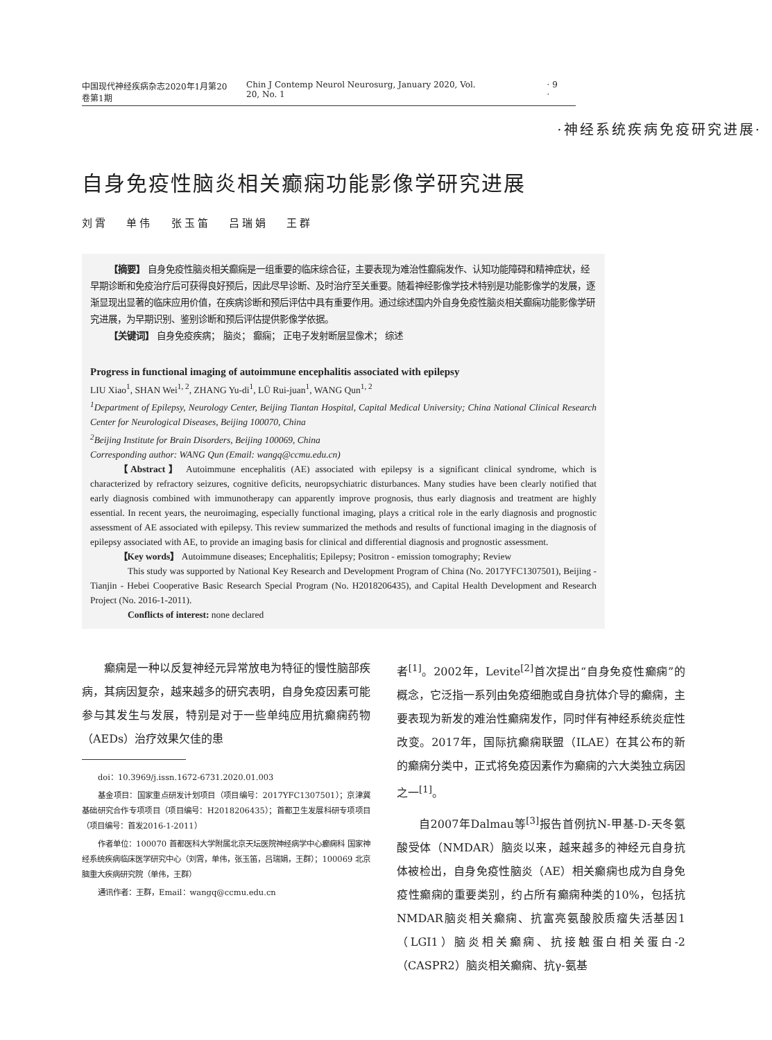中国现代神经疾病杂志2020年1月第20卷第1期 Chin J Contemp Neurol Neurosurg, January 2020, Vol. 20, No. 1 · 9 ·
·神经系统疾病免疫研究进展·
自身免疫性脑炎相关癫痫功能影像学研究进展
刘霄 单伟 张玉笛 吕瑞娟 王群
【摘要】 自身免疫性脑炎相关癫痫是一组重要的临床综合征，主要表现为难治性癫痫发作、认知功能障碍和精神症状，经早期诊断和免疫治疗后可获得良好预后，因此尽早诊断、及时治疗至关重要。随着神经影像学技术特别是功能影像学的发展，逐渐显现出显著的临床应用价值，在疾病诊断和预后评估中具有重要作用。通过综述国内外自身免疫性脑炎相关癫痫功能影像学研究进展，为早期识别、鉴别诊断和预后评估提供影像学依据。
【关键词】 自身免疫疾病； 脑炎； 癫痫； 正电子发射断层显像术； 综述
Progress in functional imaging of autoimmune encephalitis associated with epilepsy
LIU Xiao<sup>1</sup>, SHAN Wei<sup>1, 2</sup>, ZHANG Yu-di<sup>1</sup>, LÜ Rui-juan<sup>1</sup>, WANG Qun<sup>1, 2</sup>
<sup>1</sup> Department of Epilepsy, Neurology Center, Beijing Tiantan Hospital, Capital Medical University; China National Clinical Research Center for Neurological Diseases, Beijing 100070, China
<sup>2</sup> Beijing Institute for Brain Disorders, Beijing 100069, China
Corresponding author: WANG Qun (Email: wangq@ccmu.edu.cn)
【Abstract】 Autoimmune encephalitis (AE) associated with epilepsy is a significant clinical syndrome, which is characterized by refractory seizures, cognitive deficits, neuropsychiatric disturbances. Many studies have been clearly notified that early diagnosis combined with immunotherapy can apparently improve prognosis, thus early diagnosis and treatment are highly essential. In recent years, the neuroimaging, especially functional imaging, plays a critical role in the early diagnosis and prognostic assessment of AE associated with epilepsy. This review summarized the methods and results of functional imaging in the diagnosis of epilepsy associated with AE, to provide an imaging basis for clinical and differential diagnosis and prognostic assessment.
【Key words】 Autoimmune diseases; Encephalitis; Epilepsy; Positron - emission tomography; Review
This study was supported by National Key Research and Development Program of China (No. 2017YFC1307501), Beijing - Tianjin - Hebei Cooperative Basic Research Special Program (No. H2018206435), and Capital Health Development and Research Project (No. 2016-1-2011).
Conflicts of interest: none declared
癫痫是一种以反复神经元异常放电为特征的慢性脑部疾病，其病因复杂，越来越多的研究表明，自身免疫因素可能参与其发生与发展，特别是对于一些单纯应用抗癫痫药物（AEDs）治疗效果欠佳的患
doi：10.3969/j.issn.1672-6731.2020.01.003
基金项目：国家重点研发计划项目（项目编号：2017YFC1307501）；京津冀基础研究合作专项项目（项目编号：H2018206435）；首都卫生发展科研专项项目（项目编号：首发2016-1-2011）
作者单位：100070 首都医科大学附属北京天坛医院神经病学中心癫痫科 国家神经系统疾病临床医学研究中心（刘霄，单伟，张玉笛，吕瑞娟，王群）；100069 北京脑重大疾病研究院（单伟，王群）
通讯作者：王群，Email：wangq@ccmu.edu.cn
者<sup>[1]</sup>。2002年，Levite<sup>[2]</sup>首次提出“自身免疫性癫痫”的概念，它泛指一系列由免疫细胞或自身抗体介导的癫痫，主要表现为新发的难治性癫痫发作，同时伴有神经系统炎症性改变。2017年，国际抗癫痫联盟（ILAE）在其公布的新的癫痫分类中，正式将免疫因素作为癫痫的六大类独立病因之一<sup>[1]</sup>。
自2007年Dalmau等<sup>[3]</sup>报告首例抗N-甲基-D-天冬氨酸受体（NMDAR）脑炎以来，越来越多的神经元自身抗体被检出，自身免疫性脑炎（AE）相关癫痫也成为自身免疫性癫痫的重要类别，约占所有癫痫种类的10%，包括抗NMDAR脑炎相关癫痫、抗富亮氨酸胶质瘤失活基因1（LGI1）脑炎相关癫痫、抗接触蛋白相关蛋白-2（CASPR2）脑炎相关癫痫、抗γ-氨基